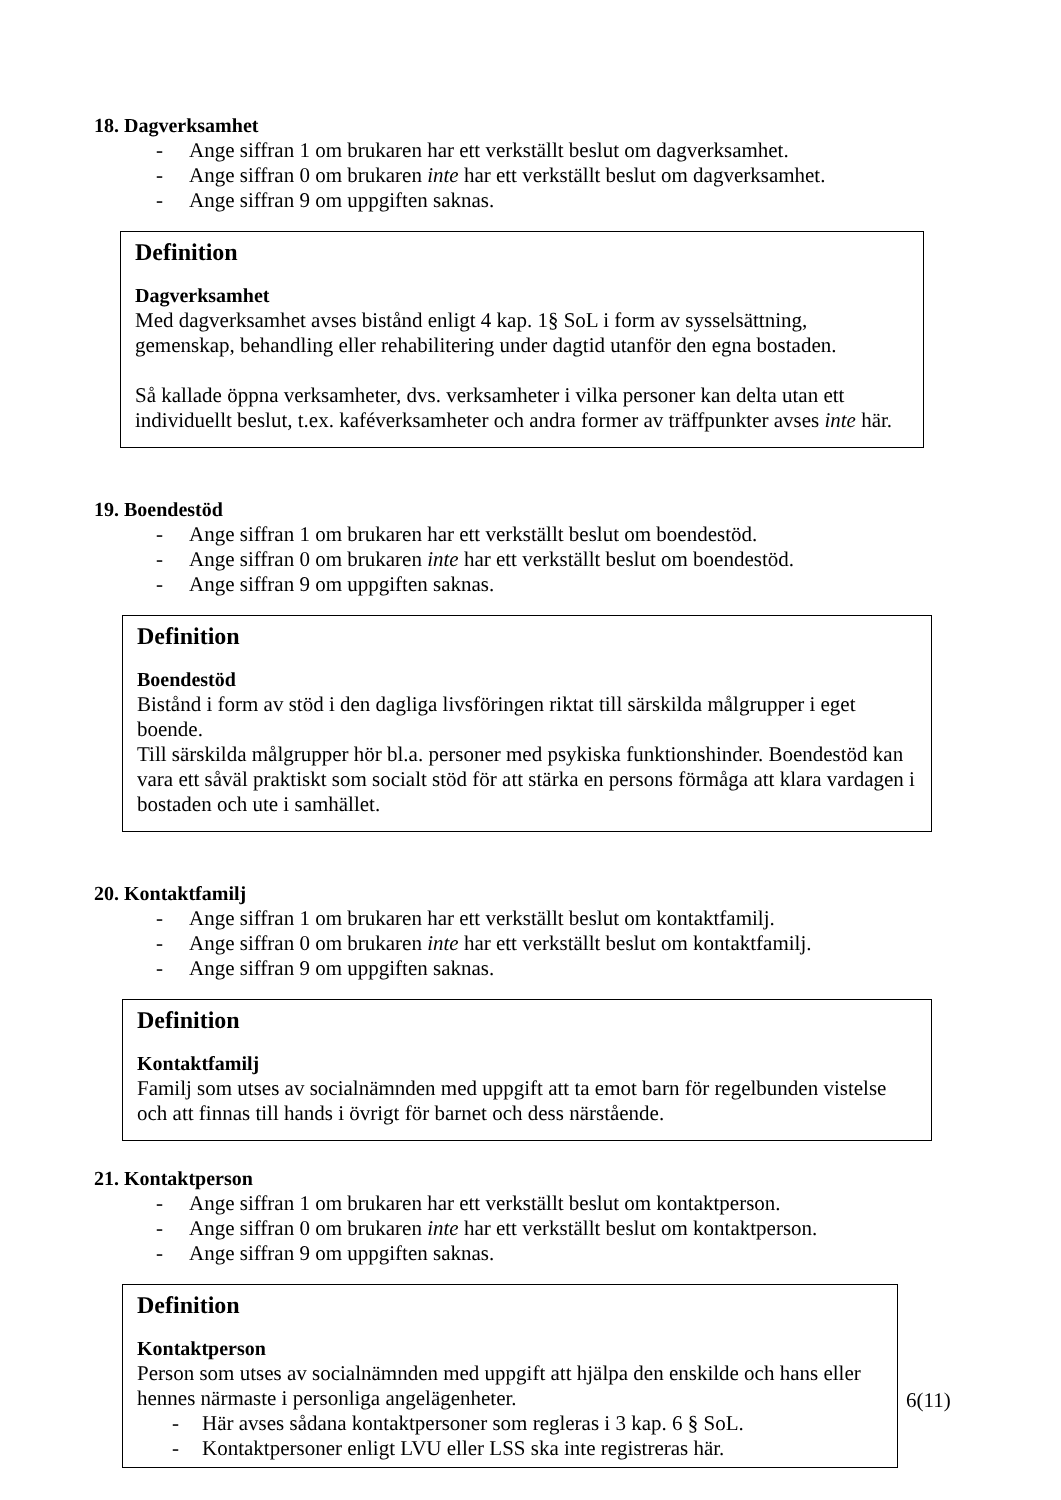18. Dagverksamhet
- Ange siffran 1 om brukaren har ett verkställt beslut om dagverksamhet.
- Ange siffran 0 om brukaren inte har ett verkställt beslut om dagverksamhet.
- Ange siffran 9 om uppgiften saknas.
Definition
Dagverksamhet
Med dagverksamhet avses bistånd enligt 4 kap. 1§ SoL i form av sysselsättning, gemenskap, behandling eller rehabilitering under dagtid utanför den egna bostaden.
Så kallade öppna verksamheter, dvs. verksamheter i vilka personer kan delta utan ett individuellt beslut, t.ex. kaféverksamheter och andra former av träffpunkter avses inte här.
19. Boendestöd
- Ange siffran 1 om brukaren har ett verkställt beslut om boendestöd.
- Ange siffran 0 om brukaren inte har ett verkställt beslut om boendestöd.
- Ange siffran 9 om uppgiften saknas.
Definition
Boendestöd
Bistånd i form av stöd i den dagliga livsföringen riktat till särskilda målgrupper i eget boende.
Till särskilda målgrupper hör bl.a. personer med psykiska funktionshinder. Boendestöd kan vara ett såväl praktiskt som socialt stöd för att stärka en persons förmåga att klara vardagen i bostaden och ute i samhället.
20. Kontaktfamilj
- Ange siffran 1 om brukaren har ett verkställt beslut om kontaktfamilj.
- Ange siffran 0 om brukaren inte har ett verkställt beslut om kontaktfamilj.
- Ange siffran 9 om uppgiften saknas.
Definition
Kontaktfamilj
Familj som utses av socialnämnden med uppgift att ta emot barn för regelbunden vistelse och att finnas till hands i övrigt för barnet och dess närstående.
21. Kontaktperson
- Ange siffran 1 om brukaren har ett verkställt beslut om kontaktperson.
- Ange siffran 0 om brukaren inte har ett verkställt beslut om kontaktperson.
- Ange siffran 9 om uppgiften saknas.
Definition
Kontaktperson
Person som utses av socialnämnden med uppgift att hjälpa den enskilde och hans eller hennes närmaste i personliga angelägenheter.
- Här avses sådana kontaktpersoner som regleras i 3 kap. 6 § SoL.
- Kontaktpersoner enligt LVU eller LSS ska inte registreras här.
6(11)